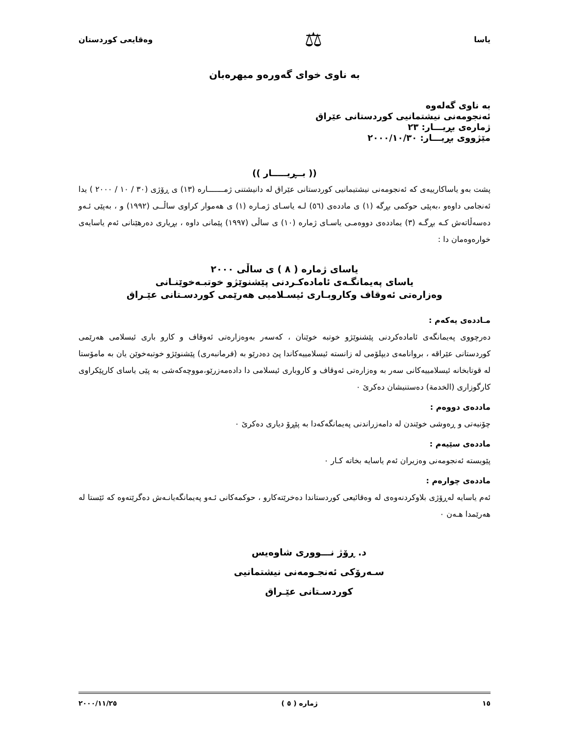یاسا ⚖ وەقایعی كوردستان
بە ناوی خوای گەورەو میهرەبان
بە ناوی گەلەوە
ئەنجومەنی نیشتمانیی كوردستانی عێراق
ژمارەی بڕیـــار: ٢٣
مێژووی بڕیـــار: ٢٠٠٠/١٠/٣٠
(( بــڕیـــــار ))
پشت بەو یاساكارییەی كە ئەنجومەنی نیشتیمانیی كوردستانی عێراق لە دانیشتنی ژمـــــــارە (١٣) ی ڕۆژی (٣٠ / ١٠ / ٢٠٠٠ ) یدا ئەنجامی داوەو ،بەپێی حوكمی بڕگە (١) ی ماددەی (٥٦) لـە یاسـای ژمـارە (١) ی هەموار كراوی ساڵــی (١٩٩٢) و ، بەپێی ئـەو دەسەڵاتەش كـە بڕگـە (٣) یماددەی دووەمـی یاسـای ژمارە (١٠) ی ساڵی (١٩٩٧) پێمانی داوە ، بڕیاری دەرهێنانی ئەم یاسایەی خوارەوەمان دا :
یاسای ژمارە ( ٨ ) ی ساڵی ٢٠٠٠
یاسای پەیمانگـەی ئامادەكـردنی پێشنوێژو خوتبـەخوێنـانی
وەزارەتی ئەوقاف وكاروبـاری ئیسـلامیی هەرێمی كوردسـتانی عێـراق
مـاددەی یەكەم :
دەرچووی پەیمانگەی ئامادەكردنی پێشنوێژو خوتبە خوێنان ، كەسەر بەوەزارەتی ئەوقاف و كارو باری ئیسلامی هەرێمی كوردستانی عێراقە ، بروانامەی دیپلۆمی لە زانستە ئیسلامییەكاندا پێ دەدرێو بە (فرمانبەری) پێشنوێژو خوتبەخوێن یان بە مامۆستا لە قوتابخانە ئیسلامییەكانی سەر بە وەزارەتی ئەوقاف و كاروباری ئیسلامی دا دادەمەزرێو،مووچەكەشی بە پێی یاسای كارپێكراوی كارگوزاری (الخدمة) دەستنیشان دەكرێ ٠
ماددەی دووەم :
چۆنیەتی و ڕەوشی خوێندن لە دامەزراندنی پەیمانگەكەدا بە پێڕۆ دیاری دەكرێ ٠
ماددەی سێیەم :
پێویستە ئەنجومەنی وەزیران ئەم یاسایە بخاتە كـار ٠
ماددەی چوارەم :
ئەم یاسایە لەڕۆژی بلاوكردنەوەی لە وەقائیعی كوردستاندا دەخرێتەكارو ، حوكمەكانی ئـەو پەیمانگەیانـەش دەگرێتەوە كە ئێستا لە هەرێمدا هـەن ٠
د. ڕۆژ نـــووری شاوەیس
سـەرۆكی ئەنجـومەنی نیشتمانیی كوردسـتانی عێـراق
١٥ ژمارە ( ٥ ) ٢٠٠٠/١١/٢٥